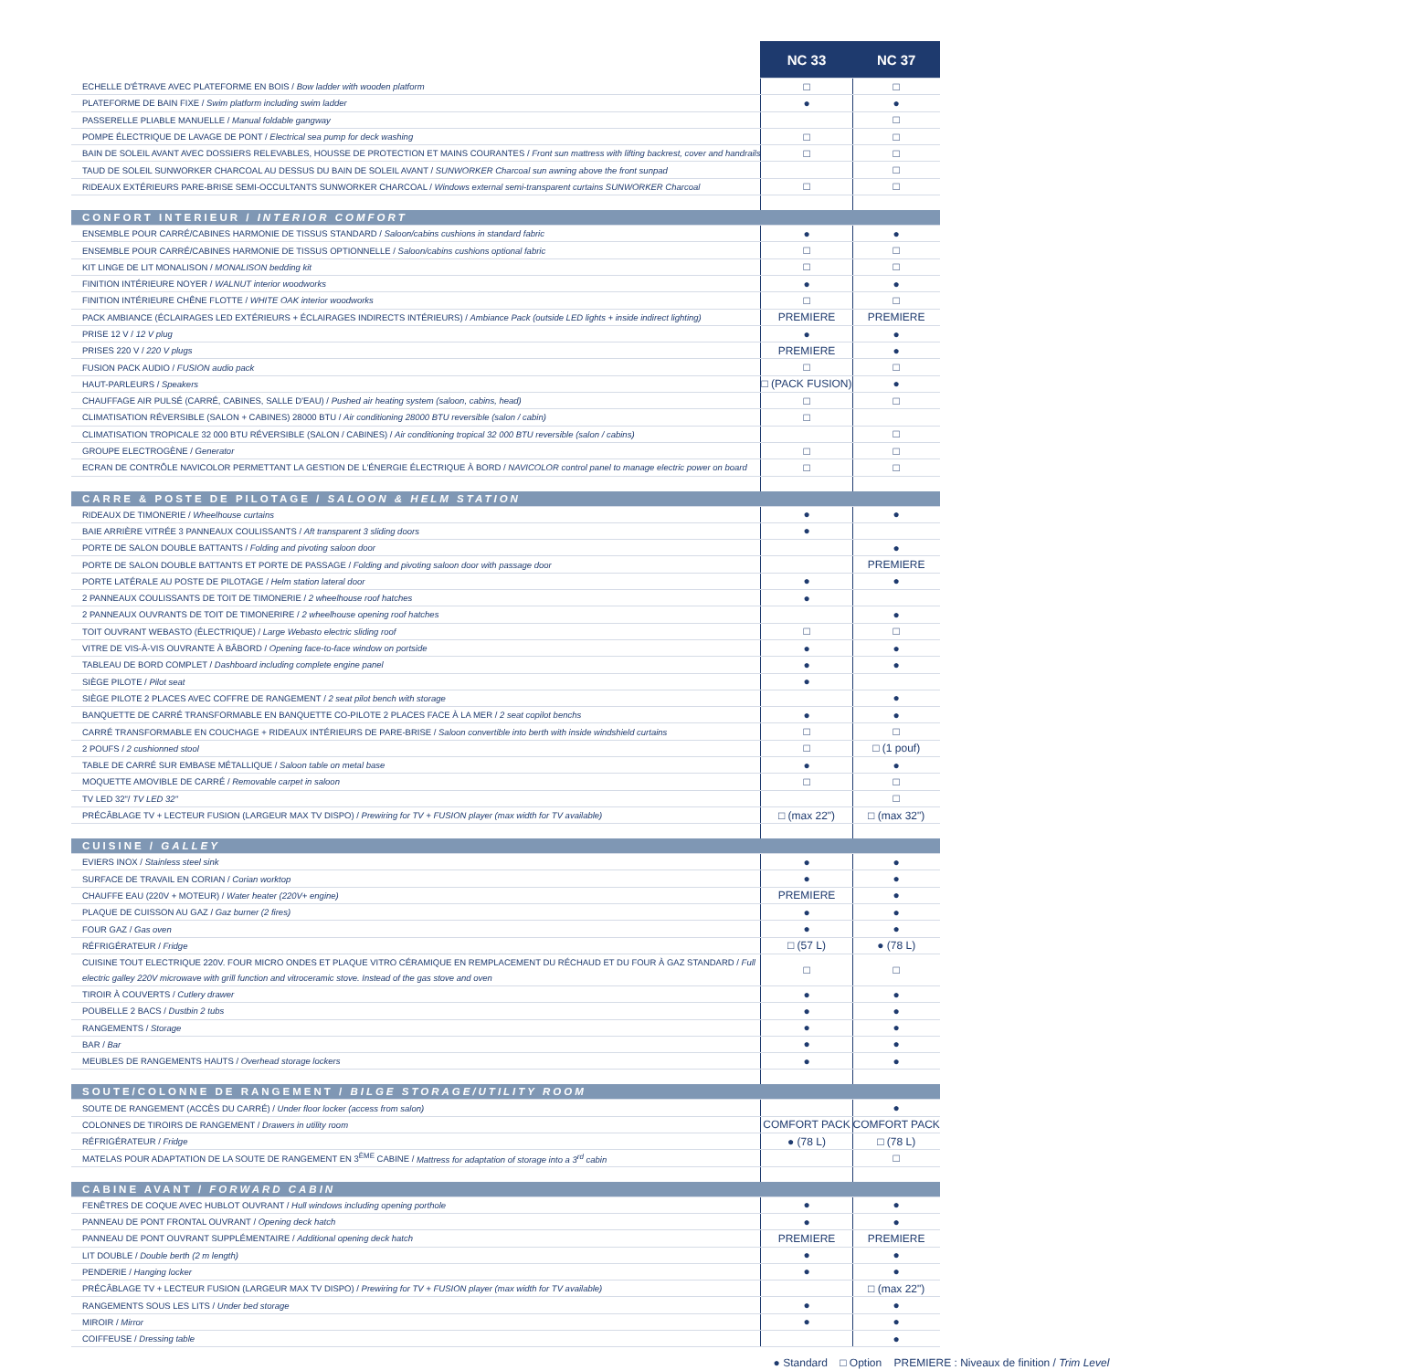| | NC 33 | NC 37 |
| --- | --- | --- |
| ECHELLE D'ÉTRAVE AVEC PLATEFORME EN BOIS / Bow ladder with wooden platform | □ | □ |
| PLATEFORME DE BAIN FIXE / Swim platform including swim ladder | ● | ● |
| PASSERELLE PLIABLE MANUELLE / Manual foldable gangway | | □ |
| POMPE ÉLECTRIQUE DE LAVAGE DE PONT / Electrical sea pump for deck washing | □ | □ |
| BAIN DE SOLEIL AVANT AVEC DOSSIERS RELEVABLES, HOUSSE DE PROTECTION ET MAINS COURANTES / Front sun mattress with lifting backrest, cover and handrails | □ | □ |
| TAUD DE SOLEIL SUNWORKER CHARCOAL AU DESSUS DU BAIN DE SOLEIL AVANT / SUNWORKER Charcoal sun awning above the front sunpad | | □ |
| RIDEAUX EXTÉRIEURS PARE-BRISE SEMI-OCCULTANTS SUNWORKER CHARCOAL / Windows external semi-transparent curtains SUNWORKER Charcoal | □ | □ |
| CONFORT INTERIEUR / INTERIOR COMFORT | | |
| ENSEMBLE POUR CARRÉ/CABINES HARMONIE DE TISSUS STANDARD / Saloon/cabins cushions in standard fabric | ● | ● |
| ENSEMBLE POUR CARRÉ/CABINES HARMONIE DE TISSUS OPTIONNELLE / Saloon/cabins cushions optional fabric | □ | □ |
| KIT LINGE DE LIT MONALISON / MONALISON bedding kit | □ | □ |
| FINITION INTÉRIEURE NOYER / WALNUT interior woodworks | ● | ● |
| FINITION INTÉRIEURE CHÊNE FLOTTE / WHITE OAK interior woodworks | □ | □ |
| PACK AMBIANCE (ÉCLAIRAGES LED EXTÉRIEURS + ÉCLAIRAGES INDIRECTS INTÉRIEURS) / Ambiance Pack (outside LED lights + inside indirect lighting) | PREMIERE | PREMIERE |
| PRISE 12 V / 12 V plug | ● | ● |
| PRISES 220 V / 220 V plugs | PREMIERE | ● |
| FUSION PACK AUDIO / FUSION audio pack | □ | □ |
| HAUT-PARLEURS / Speakers | □ (PACK FUSION) | ● |
| CHAUFFAGE AIR PULSÉ (CARRÉ, CABINES, SALLE D'EAU) / Pushed air heating system (saloon, cabins, head) | □ | □ |
| CLIMATISATION RÉVERSIBLE (SALON + CABINES) 28000 BTU / Air conditioning 28000 BTU reversible (salon / cabin) | □ | |
| CLIMATISATION TROPICALE 32 000 BTU RÉVERSIBLE (SALON / CABINES) / Air conditioning tropical 32 000 BTU reversible (salon / cabins) | | □ |
| GROUPE ELECTROGÈNE / Generator | □ | □ |
| ECRAN DE CONTRÔLE NAVICOLOR PERMETTANT LA GESTION DE L'ÉNERGIE ÉLECTRIQUE À BORD / NAVICOLOR control panel to manage electric power on board | □ | □ |
| CARRE & POSTE DE PILOTAGE / SALOON & HELM STATION | | |
| RIDEAUX DE TIMONERIE / Wheelhouse curtains | ● | ● |
| BAIE ARRIÈRE VITRÉE 3 PANNEAUX COULISSANTS / Aft transparent 3 sliding doors | ● | |
| PORTE DE SALON DOUBLE BATTANTS / Folding and pivoting saloon door | | ● |
| PORTE DE SALON DOUBLE BATTANTS ET PORTE DE PASSAGE / Folding and pivoting saloon door with passage door | | PREMIERE |
| PORTE LATÉRALE AU POSTE DE PILOTAGE / Helm station lateral door | ● | ● |
| 2 PANNEAUX COULISSANTS DE TOIT DE TIMONERIE / 2 wheelhouse roof hatches | ● | |
| 2 PANNEAUX OUVRANTS DE TOIT DE TIMONERIRE / 2 wheelhouse opening roof hatches | | ● |
| TOIT OUVRANT WEBASTO (ÉLECTRIQUE) / Large Webasto electric sliding roof | □ | □ |
| VITRE DE VIS-À-VIS OUVRANTE À BÂBORD / Opening face-to-face window on portside | ● | ● |
| TABLEAU DE BORD COMPLET / Dashboard including complete engine panel | ● | ● |
| SIÈGE PILOTE / Pilot seat | ● | |
| SIÈGE PILOTE 2 PLACES AVEC COFFRE DE RANGEMENT / 2 seat pilot bench with storage | | ● |
| BANQUETTE DE CARRÉ TRANSFORMABLE EN BANQUETTE CO-PILOTE 2 PLACES FACE À LA MER / 2 seat copilot benchs | ● | ● |
| CARRÉ TRANSFORMABLE EN COUCHAGE + RIDEAUX INTÉRIEURS DE PARE-BRISE / Saloon convertible into berth with inside windshield curtains | □ | □ |
| 2 POUFS / 2 cushionned stool | □ | □ (1 pouf) |
| TABLE DE CARRÉ SUR EMBASE MÉTALLIQUE / Saloon table on metal base | ● | ● |
| MOQUETTE AMOVIBLE DE CARRÉ / Removable carpet in saloon | □ | □ |
| TV LED 32"/ TV LED 32" | | □ |
| PRÉCÂBLAGE TV + LECTEUR FUSION (LARGEUR MAX TV DISPO) / Prewiring for TV + FUSION player (max width for TV available) | □ (max 22") | □ (max 32") |
| CUISINE / GALLEY | | |
| EVIERS INOX / Stainless steel sink | ● | ● |
| SURFACE DE TRAVAIL EN CORIAN / Corian worktop | ● | ● |
| CHAUFFE EAU (220V + MOTEUR) / Water heater (220V+ engine) | PREMIERE | ● |
| PLAQUE DE CUISSON AU GAZ / Gaz burner (2 fires) | ● | ● |
| FOUR GAZ / Gas oven | ● | ● |
| RÉFRIGÉRATEUR / Fridge | □ (57 L) | ● (78 L) |
| CUISINE TOUT ELECTRIQUE 220V. FOUR MICRO ONDES ET PLAQUE VITRO CÉRAMIQUE EN REMPLACEMENT DU RÉCHAUD ET DU FOUR À GAZ STANDARD / Full electric galley 220V microwave with grill function and vitroceramic stove. Instead of the gas stove and oven | □ | □ |
| TIROIR À COUVERTS / Cutlery drawer | ● | ● |
| POUBELLE 2 BACS / Dustbin 2 tubs | ● | ● |
| RANGEMENTS / Storage | ● | ● |
| BAR / Bar | ● | ● |
| MEUBLES DE RANGEMENTS HAUTS / Overhead storage lockers | ● | ● |
| SOUTE/COLONNE DE RANGEMENT / BILGE STORAGE/UTILITY ROOM | | |
| SOUTE DE RANGEMENT (ACCÈS DU CARRÉ) / Under floor locker (access from salon) | | ● |
| COLONNES DE TIROIRS DE RANGEMENT / Drawers in utility room | COMFORT PACK | COMFORT PACK |
| RÉFRIGÉRATEUR / Fridge | ● (78 L) | □ (78 L) |
| MATELAS POUR ADAPTATION DE LA SOUTE DE RANGEMENT EN 3<sup>ÈME</sup> CABINE / Mattress for adaptation of storage into a 3<sup>rd</sup> cabin | | □ |
| CABINE AVANT / FORWARD CABIN | | |
| FENÊTRES DE COQUE AVEC HUBLOT OUVRANT / Hull windows including opening porthole | ● | ● |
| PANNEAU DE PONT FRONTAL OUVRANT / Opening deck hatch | ● | ● |
| PANNEAU DE PONT OUVRANT SUPPLÉMENTAIRE / Additional opening deck hatch | PREMIERE | PREMIERE |
| LIT DOUBLE / Double berth (2 m length) | ● | ● |
| PENDERIE / Hanging locker | ● | ● |
| PRÉCÂBLAGE TV + LECTEUR FUSION (LARGEUR MAX TV DISPO) / Prewiring for TV + FUSION player (max width for TV available) | | □ (max 22") |
| RANGEMENTS SOUS LES LITS / Under bed storage | ● | ● |
| MIROIR / Mirror | ● | ● |
| COIFFEUSE / Dressing table | | ● |
● Standard □ Option PREMIERE : Niveaux de finition / Trim Level